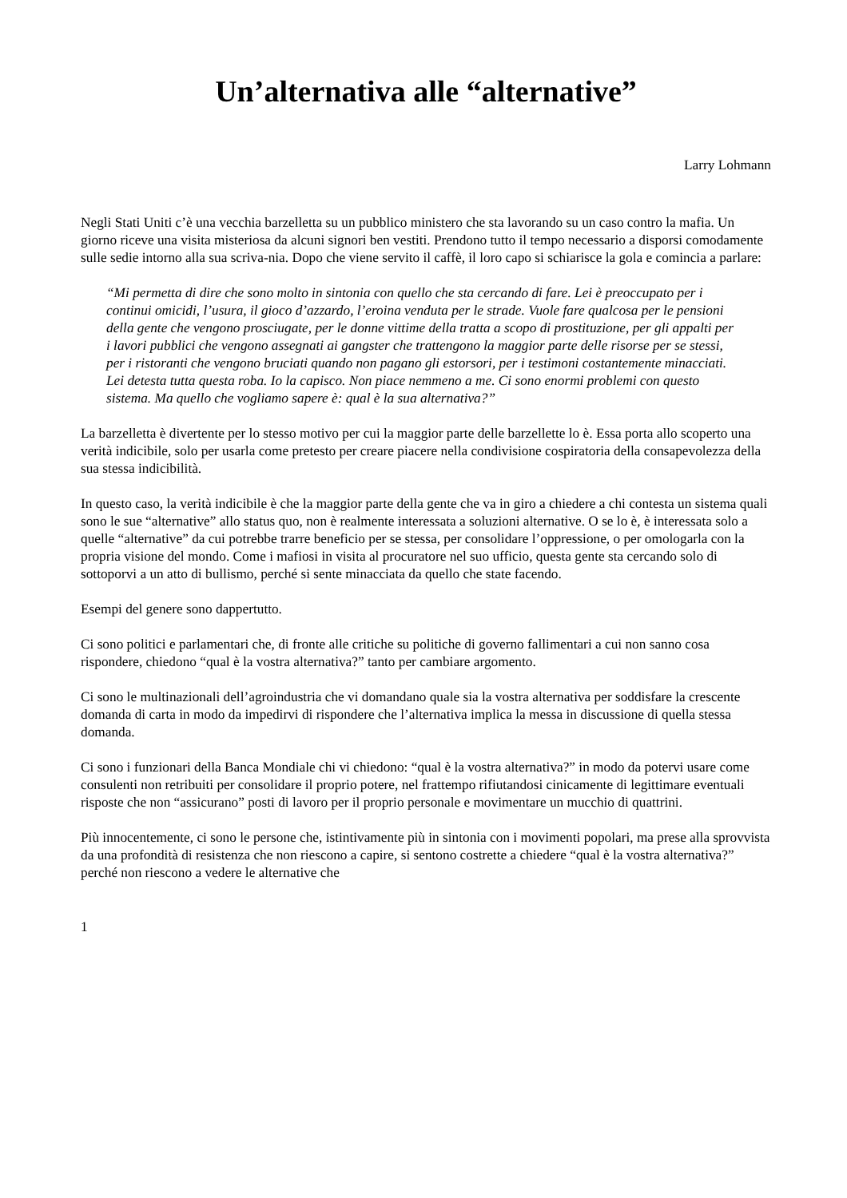Un’alternativa alle “alternative”
Larry Lohmann
Negli Stati Uniti c’è una vecchia barzelletta su un pubblico ministero che sta lavorando su un caso contro la mafia. Un giorno riceve una visita misteriosa da alcuni signori ben vestiti. Prendono tutto il tempo necessario a disporsi comodamente sulle sedie intorno alla sua scriva-nia. Dopo che viene servito il caffè, il loro capo si schiarisce la gola e comincia a parlare:
“Mi permetta di dire che sono molto in sintonia con quello che sta cercando di fare. Lei è preoccupato per i continui omicidi, l’usura, il gioco d’azzardo, l’eroina venduta per le strade. Vuole fare qualcosa per le pensioni della gente che vengono prosciugate, per le donne vittime della tratta a scopo di prostituzione, per gli appalti per i lavori pubblici che vengono assegnati ai gangster che trattengono la maggior parte delle risorse per se stessi, per i ristoranti che vengono bruciati quando non pagano gli estorsori, per i testimoni costantemente minacciati. Lei detesta tutta questa roba. Io la capisco. Non piace nemmeno a me. Ci sono enormi problemi con questo sistema. Ma quello che vogliamo sapere è: qual è la sua alternativa?”
La barzelletta è divertente per lo stesso motivo per cui la maggior parte delle barzellette lo è. Essa porta allo scoperto una verità indicibile, solo per usarla come pretesto per creare piacere nella condivisione cospiratoria della consapevolezza della sua stessa indicibilità.
In questo caso, la verità indicibile è che la maggior parte della gente che va in giro a chiedere a chi contesta un sistema quali sono le sue “alternative” allo status quo, non è realmente interessata a soluzioni alternative. O se lo è, è interessata solo a quelle “alternative” da cui potrebbe trarre beneficio per se stessa, per consolidare l’oppressione, o per omologarla con la propria visione del mondo. Come i mafiosi in visita al procuratore nel suo ufficio, questa gente sta cercando solo di sottoporvi a un atto di bullismo, perché si sente minacciata da quello che state facendo.
Esempi del genere sono dappertutto.
Ci sono politici e parlamentari che, di fronte alle critiche su politiche di governo fallimentari a cui non sanno cosa rispondere, chiedono “qual è la vostra alternativa?” tanto per cambiare argomento.
Ci sono le multinazionali dell’agroindustria che vi domandano quale sia la vostra alternativa per soddisfare la crescente domanda di carta in modo da impedirvi di rispondere che l’alternativa implica la messa in discussione di quella stessa domanda.
Ci sono i funzionari della Banca Mondiale chi vi chiedono: “qual è la vostra alternativa?” in modo da potervi usare come consulenti non retribuiti per consolidare il proprio potere, nel frattempo rifiutandosi cinicamente di legittimare eventuali risposte che non “assicurano” posti di lavoro per il proprio personale e movimentare un mucchio di quattrini.
Più innocentemente, ci sono le persone che, istintivamente più in sintonia con i movimenti popolari, ma prese alla sprovvista da una profondità di resistenza che non riescono a capire, si sentono costrette a chiedere “qual è la vostra alternativa?” perché non riescono a vedere le alternative che
1